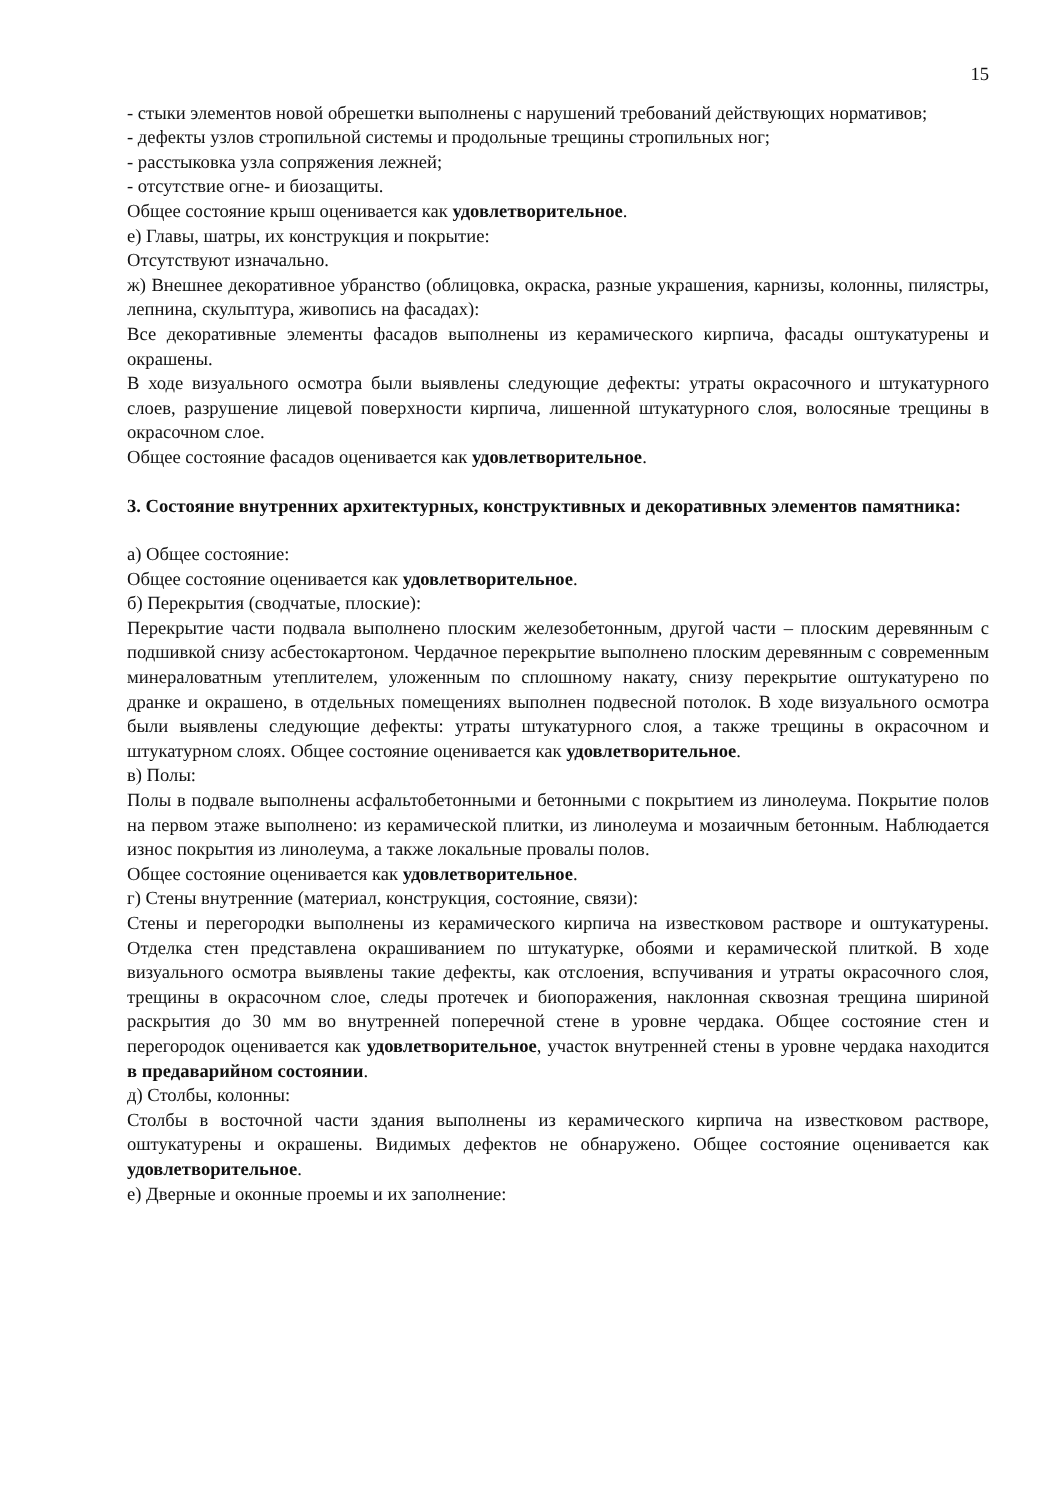15
- стыки элементов новой обрешетки выполнены с нарушений требований действующих нормативов;
- дефекты узлов стропильной системы и продольные трещины стропильных ног;
- расстыковка узла сопряжения лежней;
- отсутствие огне- и биозащиты.
Общее состояние крыш оценивается как удовлетворительное.
е) Главы, шатры, их конструкция и покрытие:
Отсутствуют изначально.
ж) Внешнее декоративное убранство (облицовка, окраска, разные украшения, карнизы, колонны, пилястры, лепнина, скульптура, живопись на фасадах):
Все декоративные элементы фасадов выполнены из керамического кирпича, фасады оштукатурены и окрашены.
В ходе визуального осмотра были выявлены следующие дефекты: утраты окрасочного и штукатурного слоев, разрушение лицевой поверхности кирпича, лишенной штукатурного слоя, волосяные трещины в окрасочном слое.
Общее состояние фасадов оценивается как удовлетворительное.
3. Состояние внутренних архитектурных, конструктивных и декоративных элементов памятника:
а) Общее состояние:
Общее состояние оценивается как удовлетворительное.
б) Перекрытия (сводчатые, плоские):
Перекрытие части подвала выполнено плоским железобетонным, другой части – плоским деревянным с подшивкой снизу асбестокартоном. Чердачное перекрытие выполнено плоским деревянным с современным минераловатным утеплителем, уложенным по сплошному накату, снизу перекрытие оштукатурено по дранке и окрашено, в отдельных помещениях выполнен подвесной потолок. В ходе визуального осмотра были выявлены следующие дефекты: утраты штукатурного слоя, а также трещины в окрасочном и штукатурном слоях. Общее состояние оценивается как удовлетворительное.
в) Полы:
Полы в подвале выполнены асфальтобетонными и бетонными с покрытием из линолеума. Покрытие полов на первом этаже выполнено: из керамической плитки, из линолеума и мозаичным бетонным. Наблюдается износ покрытия из линолеума, а также локальные провалы полов.
Общее состояние оценивается как удовлетворительное.
г) Стены внутренние (материал, конструкция, состояние, связи):
Стены и перегородки выполнены из керамического кирпича на известковом растворе и оштукатурены. Отделка стен представлена окрашиванием по штукатурке, обоями и керамической плиткой. В ходе визуального осмотра выявлены такие дефекты, как отслоения, вспучивания и утраты окрасочного слоя, трещины в окрасочном слое, следы протечек и биопоражения, наклонная сквозная трещина шириной раскрытия до 30 мм во внутренней поперечной стене в уровне чердака. Общее состояние стен и перегородок оценивается как удовлетворительное, участок внутренней стены в уровне чердака находится в предаварийном состоянии.
д) Столбы, колонны:
Столбы в восточной части здания выполнены из керамического кирпича на известковом растворе, оштукатурены и окрашены. Видимых дефектов не обнаружено. Общее состояние оценивается как удовлетворительное.
е) Дверные и оконные проемы и их заполнение: